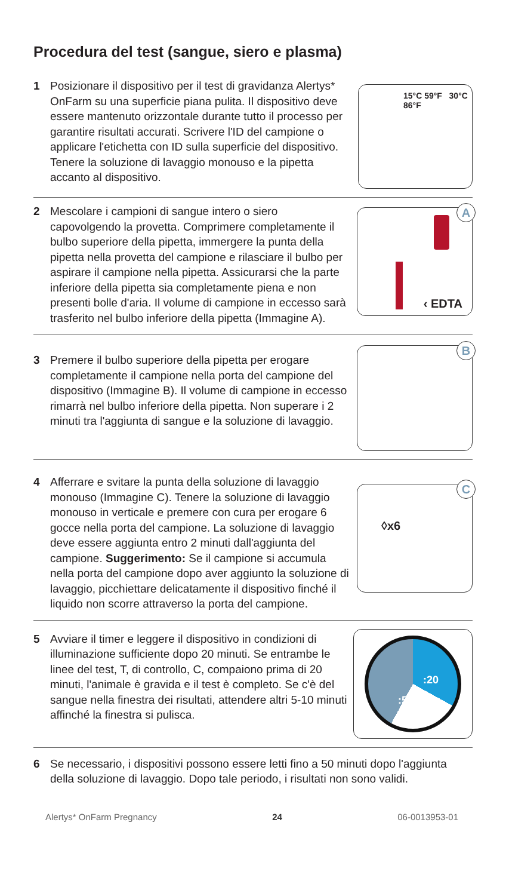Procedura del test (sangue, siero e plasma)
1 Posizionare il dispositivo per il test di gravidanza Alertys* OnFarm su una superficie piana pulita. Il dispositivo deve essere mantenuto orizzontale durante tutto il processo per garantire risultati accurati. Scrivere l'ID del campione o applicare l'etichetta con ID sulla superficie del dispositivo. Tenere la soluzione di lavaggio monouso e la pipetta accanto al dispositivo.
15°C 59°F 30°C 86°F
2 Mescolare i campioni di sangue intero o siero capovolgendo la provetta. Comprimere completamente il bulbo superiore della pipetta, immergere la punta della pipetta nella provetta del campione e rilasciare il bulbo per aspirare il campione nella pipetta. Assicurarsi che la parte inferiore della pipetta sia completamente piena e non presenti bolle d'aria. Il volume di campione in eccesso sarà trasferito nel bulbo inferiore della pipetta (Immagine A).
A
‹ EDTA
3 Premere il bulbo superiore della pipetta per erogare completamente il campione nella porta del campione del dispositivo (Immagine B). Il volume di campione in eccesso rimarrà nel bulbo inferiore della pipetta. Non superare i 2 minuti tra l'aggiunta di sangue e la soluzione di lavaggio.
B
4 Afferrare e svitare la punta della soluzione di lavaggio monouso (Immagine C). Tenere la soluzione di lavaggio monouso in verticale e premere con cura per erogare 6 gocce nella porta del campione. La soluzione di lavaggio deve essere aggiunta entro 2 minuti dall'aggiunta del campione. Suggerimento: Se il campione si accumula nella porta del campione dopo aver aggiunto la soluzione di lavaggio, picchiettare delicatamente il dispositivo finché il liquido non scorre attraverso la porta del campione.
C
◊x6
5 Avviare il timer e leggere il dispositivo in condizioni di illuminazione sufficiente dopo 20 minuti. Se entrambe le linee del test, T, di controllo, C, compaiono prima di 20 minuti, l'animale è gravida e il test è completo. Se c'è del sangue nella finestra dei risultati, attendere altri 5-10 minuti affinché la finestra si pulisca.
:20:50
6 Se necessario, i dispositivi possono essere letti fino a 50 minuti dopo l'aggiunta della soluzione di lavaggio. Dopo tale periodo, i risultati non sono validi.
Alertys* OnFarm Pregnancy 24 06-0013953-01